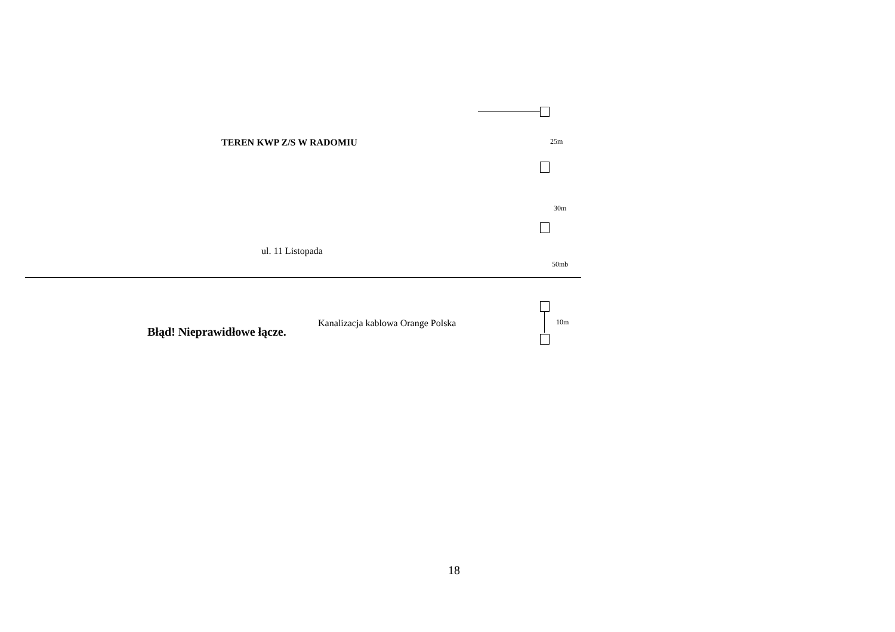TEREN KWP Z/S W RADOMIU
25m
30m
ul. 11 Listopada
50mb
Kanalizacja kablowa Orange Polska
10m
Błąd! Nieprawidłowe łącze.
18